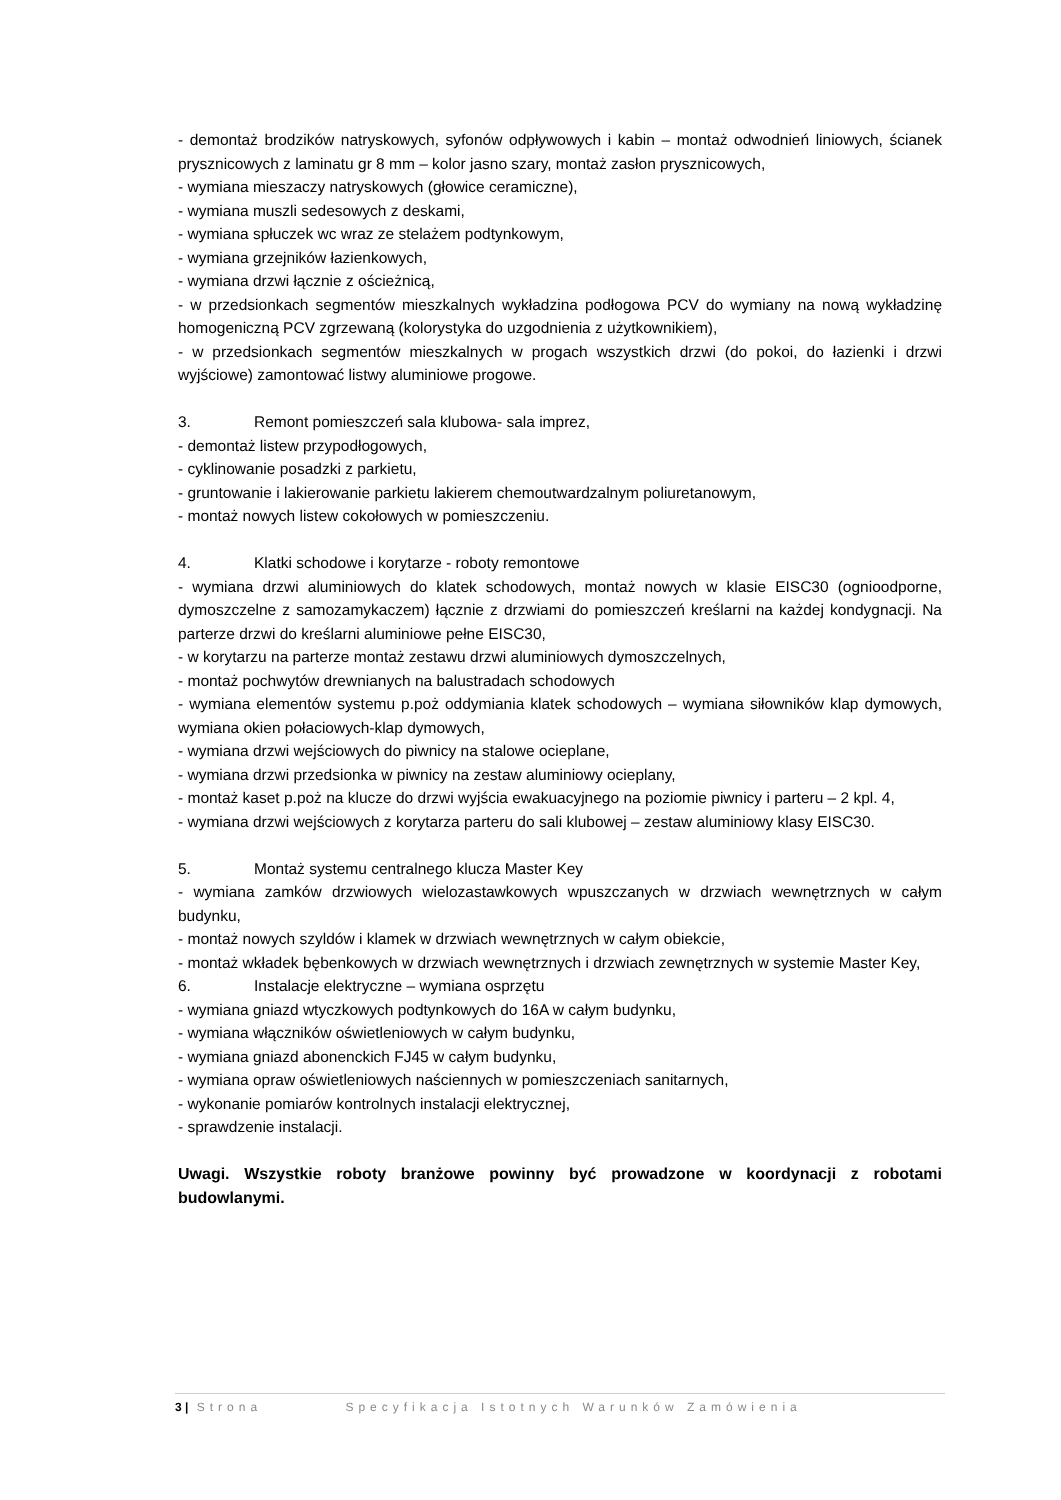- demontaż brodzików natryskowych, syfonów odpływowych i kabin – montaż odwodnień liniowych, ścianek prysznicowych z laminatu gr 8 mm – kolor jasno szary, montaż zasłon prysznicowych,
- wymiana mieszaczy natryskowych (głowice ceramiczne),
- wymiana muszli sedesowych z deskami,
- wymiana spłuczek wc wraz ze stelażem podtynkowym,
- wymiana grzejników łazienkowych,
- wymiana drzwi łącznie z ościeżnicą,
- w przedsionkach segmentów mieszkalnych wykładzina podłogowa PCV do wymiany na nową wykładzinę homogeniczną PCV zgrzewaną (kolorystyka do uzgodnienia z użytkownikiem),
- w przedsionkach segmentów mieszkalnych w progach wszystkich drzwi (do pokoi, do łazienki i drzwi wyjściowe) zamontować listwy aluminiowe progowe.
3. Remont pomieszczeń sala klubowa- sala imprez,
- demontaż listew przypodłogowych,
- cyklinowanie posadzki z parkietu,
- gruntowanie i lakierowanie parkietu lakierem chemoutwardzalnym poliuretanowym,
- montaż nowych listew cokołowych w pomieszczeniu.
4. Klatki schodowe i korytarze - roboty remontowe
- wymiana drzwi aluminiowych do klatek schodowych, montaż nowych w klasie EISC30 (ognioodporne, dymoszczelne z samozamykaczem) łącznie z drzwiami do pomieszczeń kreślarni na każdej kondygnacji. Na parterze drzwi do kreślarni aluminiowe pełne EISC30,
- w korytarzu na parterze montaż zestawu drzwi aluminiowych dymoszczelnych,
- montaż pochwytów drewnianych na balustradach schodowych
- wymiana elementów systemu p.poż oddymiania klatek schodowych – wymiana siłowników klap dymowych, wymiana okien połaciowych-klap dymowych,
- wymiana drzwi wejściowych do piwnicy na stalowe ocieplane,
- wymiana drzwi przedsionka w piwnicy na zestaw aluminiowy ocieplany,
- montaż kaset p.poż na klucze do drzwi wyjścia ewakuacyjnego na poziomie piwnicy i parteru – 2 kpl. 4,
- wymiana drzwi wejściowych z korytarza parteru do sali klubowej – zestaw aluminiowy klasy EISC30.
5. Montaż systemu centralnego klucza Master Key
- wymiana zamków drzwiowych wielozastawkowych wpuszczanych w drzwiach wewnętrznych w całym budynku,
- montaż nowych szyldów i klamek w drzwiach wewnętrznych w całym obiekcie,
- montaż wkładek bębenkowych w drzwiach wewnętrznych i drzwiach zewnętrznych w systemie Master Key,
6. Instalacje elektryczne – wymiana osprzętu
- wymiana gniazd wtyczkowych podtynkowych do 16A w całym budynku,
- wymiana włączników oświetleniowych w całym budynku,
- wymiana gniazd abonenckich FJ45 w całym budynku,
- wymiana opraw oświetleniowych naściennych w pomieszczeniach sanitarnych,
- wykonanie pomiarów kontrolnych instalacji elektrycznej,
- sprawdzenie instalacji.
Uwagi. Wszystkie roboty branżowe powinny być prowadzone w koordynacji z robotami budowlanymi.
3 | Strona Specyfikacja Istotnych Warunków Zamówienia